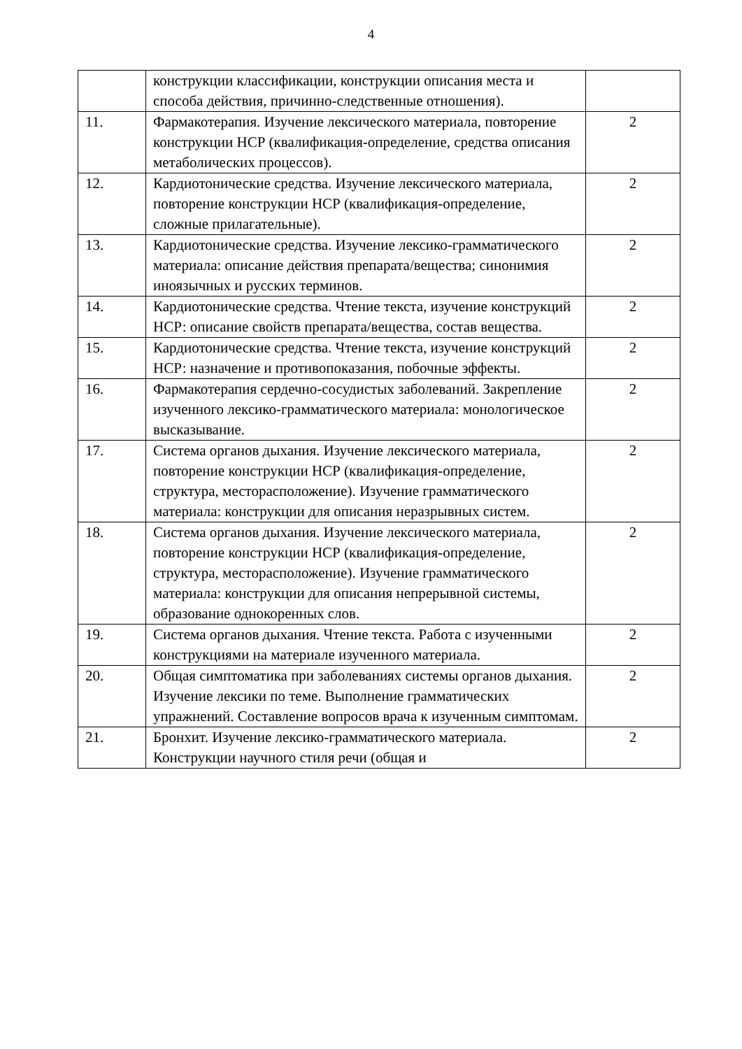4
| | конструкции классификации, конструкции описания места и способа действия, причинно-следственные отношения). | |
| 11. | Фармакотерапия. Изучение лексического материала, повторение конструкции НСР (квалификация-определение, средства описания метаболических процессов). | 2 |
| 12. | Кардиотонические средства. Изучение лексического материала, повторение конструкции НСР (квалификация-определение, сложные прилагательные). | 2 |
| 13. | Кардиотонические средства. Изучение лексико-грамматического материала: описание действия препарата/вещества; синонимия иноязычных и русских терминов. | 2 |
| 14. | Кардиотонические средства. Чтение текста, изучение конструкций НСР: описание свойств препарата/вещества, состав вещества. | 2 |
| 15. | Кардиотонические средства. Чтение текста, изучение конструкций НСР: назначение и противопоказания, побочные эффекты. | 2 |
| 16. | Фармакотерапия сердечно-сосудистых заболеваний. Закрепление изученного лексико-грамматического материала: монологическое высказывание. | 2 |
| 17. | Система органов дыхания. Изучение лексического материала, повторение конструкции НСР (квалификация-определение, структура, месторасположение). Изучение грамматического материала: конструкции для описания неразрывных систем. | 2 |
| 18. | Система органов дыхания. Изучение лексического материала, повторение конструкции НСР (квалификация-определение, структура, месторасположение). Изучение грамматического материала: конструкции для описания непрерывной системы, образование однокоренных слов. | 2 |
| 19. | Система органов дыхания. Чтение текста. Работа с изученными конструкциями на материале изученного материала. | 2 |
| 20. | Общая симптоматика при заболеваниях системы органов дыхания. Изучение лексики по теме. Выполнение грамматических упражнений. Составление вопросов врача к изученным симптомам. | 2 |
| 21. | Бронхит. Изучение лексико-грамматического материала. Конструкции научного стиля речи (общая и | 2 |